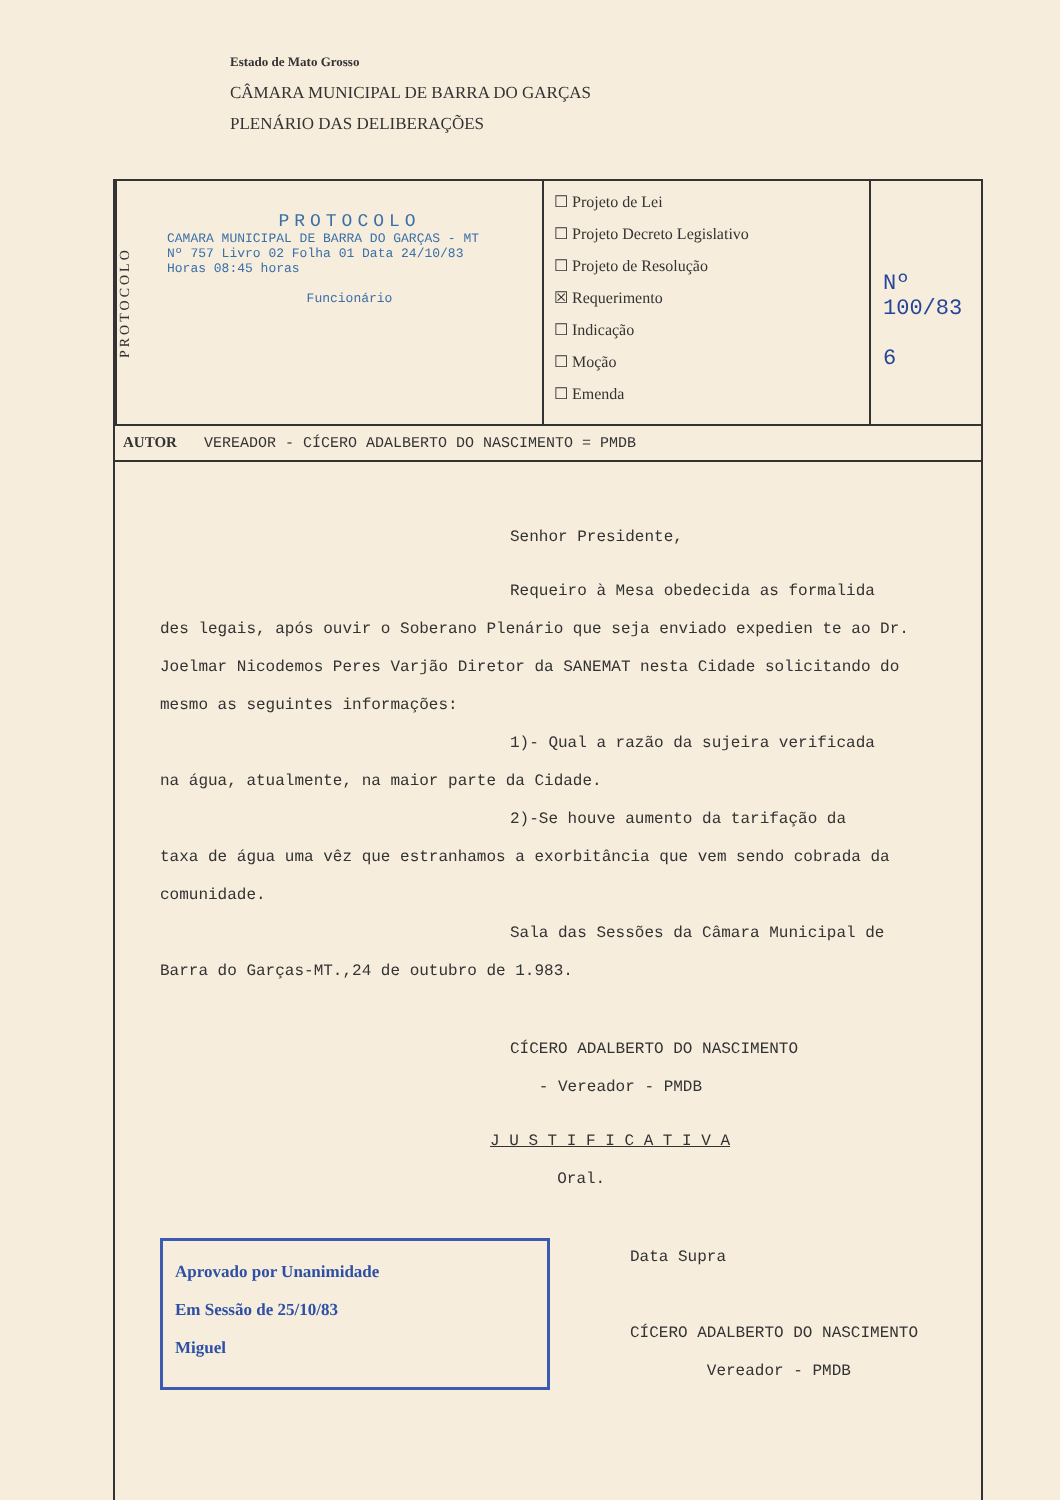Estado de Mato Grosso
CÂMARA MUNICIPAL DE BARRA DO GARÇAS
PLENÁRIO DAS DELIBERAÇÕES
PROTOCOLO
PROTOCOLO
CAMARA MUNICIPAL DE BARRA DO GARÇAS - MT
Nº 757 Livro 02 Folha 01 Data 24/10/83
Horas 08:45 horas
Funcionário
☐ Projeto de Lei
☐ Projeto Decreto Legislativo
☐ Projeto de Resolução
☒ Requerimento
☐ Indicação
☐ Moção
☐ Emenda
Nº 100/83
6
AUTOR VEREADOR - CÍCERO ADALBERTO DO NASCIMENTO = PMDB
Senhor Presidente,
Requeiro à Mesa obedecida as formalida
des legais, após ouvir o Soberano Plenário que seja enviado expedien te ao Dr. Joelmar Nicodemos Peres Varjão Diretor da SANEMAT nesta Cidade solicitando do mesmo as seguintes informações:
1)- Qual a razão da sujeira verificada
na água, atualmente, na maior parte da Cidade.
2)-Se houve aumento da tarifação da
taxa de água uma vêz que estranhamos a exorbitância que vem sendo cobrada da comunidade.
Sala das Sessões da Câmara Municipal de
Barra do Garças-MT.,24 de outubro de 1.983.
CÍCERO ADALBERTO DO NASCIMENTO
- Vereador - PMDB
J U S T I F I C A T I V A
Oral.
Aprovado por Unanimidade
Em Sessão de 25/10/83
Miguel
Data Supra
CÍCERO ADALBERTO DO NASCIMENTO
Vereador - PMDB